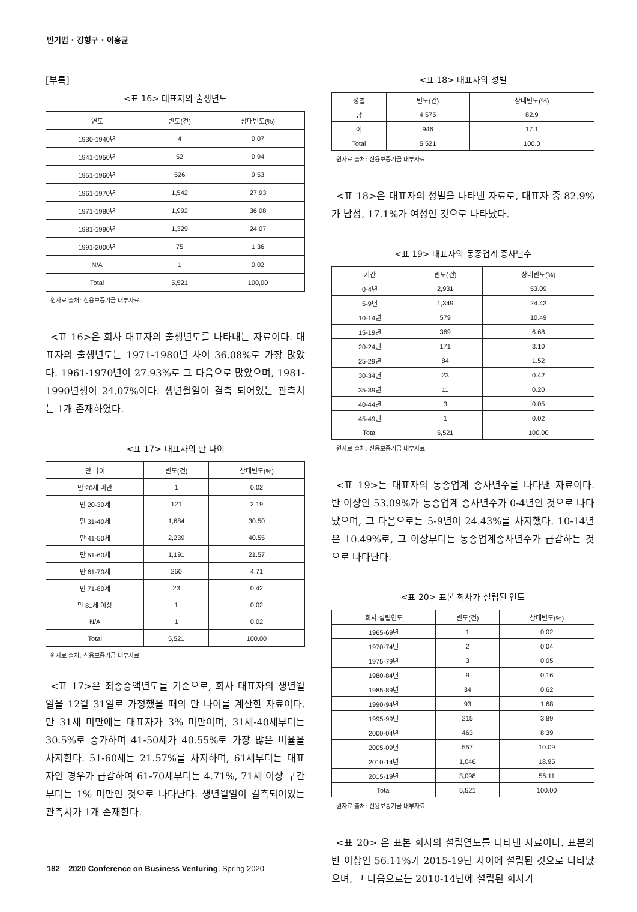빈기범 · 강형구 · 이홍균
[부록]
<표 16> 대표자의 출생년도
| 연도 | 빈도(건) | 상대빈도(%) |
| --- | --- | --- |
| 1930-1940년 | 4 | 0.07 |
| 1941-1950년 | 52 | 0.94 |
| 1951-1960년 | 526 | 9.53 |
| 1961-1970년 | 1,542 | 27.93 |
| 1971-1980년 | 1,992 | 36.08 |
| 1981-1990년 | 1,329 | 24.07 |
| 1991-2000년 | 75 | 1.36 |
| N/A | 1 | 0.02 |
| Total | 5,521 | 100,00 |
원자료 출처: 신용보증기금 내부자료
<표 16>은 회사 대표자의 출생년도를 나타내는 자료이다. 대표자의 출생년도는 1971-1980년 사이 36.08%로 가장 많았다. 1961-1970년이 27.93%로 그 다음으로 많았으며, 1981-1990년생이 24.07%이다. 생년월일이 결측 되어있는 관측치는 1개 존재하였다.
<표 17> 대표자의 만 나이
| 만 나이 | 빈도(건) | 상대빈도(%) |
| --- | --- | --- |
| 만 20세 미만 | 1 | 0.02 |
| 만 20-30세 | 121 | 2.19 |
| 만 31-40세 | 1,684 | 30.50 |
| 만 41-50세 | 2,239 | 40.55 |
| 만 51-60세 | 1,191 | 21.57 |
| 만 61-70세 | 260 | 4.71 |
| 만 71-80세 | 23 | 0.42 |
| 만 81세 이상 | 1 | 0.02 |
| N/A | 1 | 0.02 |
| Total | 5,521 | 100.00 |
원자료 출처: 신용보증기금 내부자료
<표 17>은 최종증액년도를 기준으로, 회사 대표자의 생년월일을 12월 31일로 가정했을 때의 만 나이를 계산한 자료이다. 만 31세 미만에는 대표자가 3% 미만이며, 31세-40세부터는 30.5%로 증가하며 41-50세가 40.55%로 가장 많은 비율을 차지한다. 51-60세는 21.57%를 차지하며, 61세부터는 대표자인 경우가 급감하여 61-70세부터는 4.71%, 71세 이상 구간부터는 1% 미만인 것으로 나타난다. 생년월일이 결측되어있는 관측치가 1개 존재한다.
<표 18> 대표자의 성별
| 성별 | 빈도(건) | 상대빈도(%) |
| --- | --- | --- |
| 남 | 4,575 | 82.9 |
| 여 | 946 | 17.1 |
| Total | 5,521 | 100.0 |
원자료 출처: 신용보증기금 내부자료
<표 18>은 대표자의 성별을 나타낸 자료로, 대표자 중 82.9%가 남성, 17.1%가 여성인 것으로 나타났다.
<표 19> 대표자의 동종업계 종사년수
| 기간 | 빈도(건) | 상대빈도(%) |
| --- | --- | --- |
| 0-4년 | 2,931 | 53.09 |
| 5-9년 | 1,349 | 24.43 |
| 10-14년 | 579 | 10.49 |
| 15-19년 | 369 | 6.68 |
| 20-24년 | 171 | 3.10 |
| 25-29년 | 84 | 1.52 |
| 30-34년 | 23 | 0.42 |
| 35-39년 | 11 | 0.20 |
| 40-44년 | 3 | 0.05 |
| 45-49년 | 1 | 0.02 |
| Total | 5,521 | 100.00 |
원자료 출처: 신용보증기금 내부자료
<표 19>는 대표자의 동종업계 종사년수를 나타낸 자료이다. 반 이상인 53.09%가 동종업계 종사년수가 0-4년인 것으로 나타났으며, 그 다음으로는 5-9년이 24.43%를 차지했다. 10-14년은 10.49%로, 그 이상부터는 동종업계종사년수가 급감하는 것으로 나타난다.
<표 20> 표본 회사가 설립된 연도
| 회사 설립연도 | 빈도(건) | 상대빈도(%) |
| --- | --- | --- |
| 1965-69년 | 1 | 0.02 |
| 1970-74년 | 2 | 0.04 |
| 1975-79년 | 3 | 0.05 |
| 1980-84년 | 9 | 0.16 |
| 1985-89년 | 34 | 0.62 |
| 1990-94년 | 93 | 1.68 |
| 1995-99년 | 215 | 3.89 |
| 2000-04년 | 463 | 8.39 |
| 2005-09년 | 557 | 10.09 |
| 2010-14년 | 1,046 | 18.95 |
| 2015-19년 | 3,098 | 56.11 |
| Total | 5,521 | 100.00 |
원자료 출처: 신용보증기금 내부자료
<표 20> 은 표본 회사의 설립연도를 나타낸 자료이다. 표본의 반 이상인 56.11%가 2015-19년 사이에 설립된 것으로 나타났으며, 그 다음으로는 2010-14년에 설립된 회사가
182 2020 Conference on Business Venturing, Spring 2020